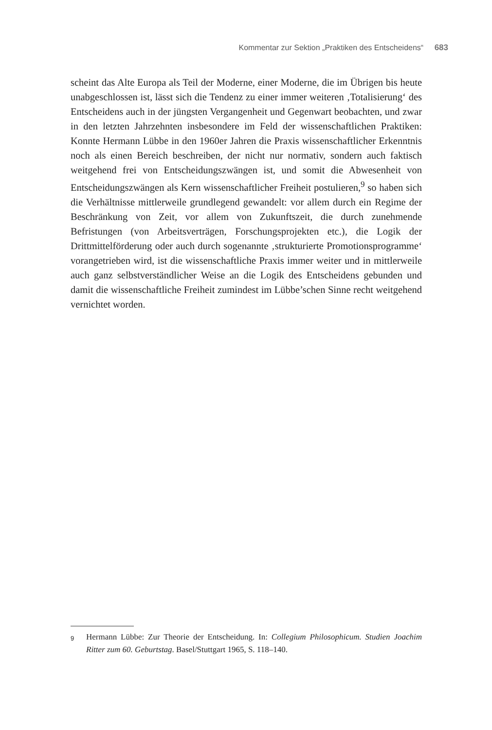Kommentar zur Sektion „Praktiken des Entscheidens“ 683
scheint das Alte Europa als Teil der Moderne, einer Moderne, die im Übrigen bis heute unabgeschlossen ist, lässt sich die Tendenz zu einer immer weiteren ‚Totalisierung‘ des Entscheidens auch in der jüngsten Vergangenheit und Gegenwart beobachten, und zwar in den letzten Jahrzehnten insbesondere im Feld der wissenschaftlichen Praktiken: Konnte Hermann Lübbe in den 1960er Jahren die Praxis wissenschaftlicher Erkenntnis noch als einen Bereich beschreiben, der nicht nur normativ, sondern auch faktisch weitgehend frei von Entscheidungszwängen ist, und somit die Abwesenheit von Entscheidungszwängen als Kern wissenschaftlicher Freiheit postulieren,<sup>9</sup> so haben sich die Verhältnisse mittlerweile grundlegend gewandelt: vor allem durch ein Regime der Beschränkung von Zeit, vor allem von Zukunftszeit, die durch zunehmende Befristungen (von Arbeitsverträgen, Forschungsprojekten etc.), die Logik der Drittmittelförderung oder auch durch sogenannte ‚strukturierte Promotionsprogramme‘ vorangetrieben wird, ist die wissenschaftliche Praxis immer weiter und in mittlerweile auch ganz selbstverständlicher Weise an die Logik des Entscheidens gebunden und damit die wissenschaftliche Freiheit zumindest im Lübbe’schen Sinne recht weitgehend vernichtet worden.
9 Hermann Lübbe: Zur Theorie der Entscheidung. In: Collegium Philosophicum. Studien Joachim Ritter zum 60. Geburtstag. Basel/Stuttgart 1965, S. 118–140.